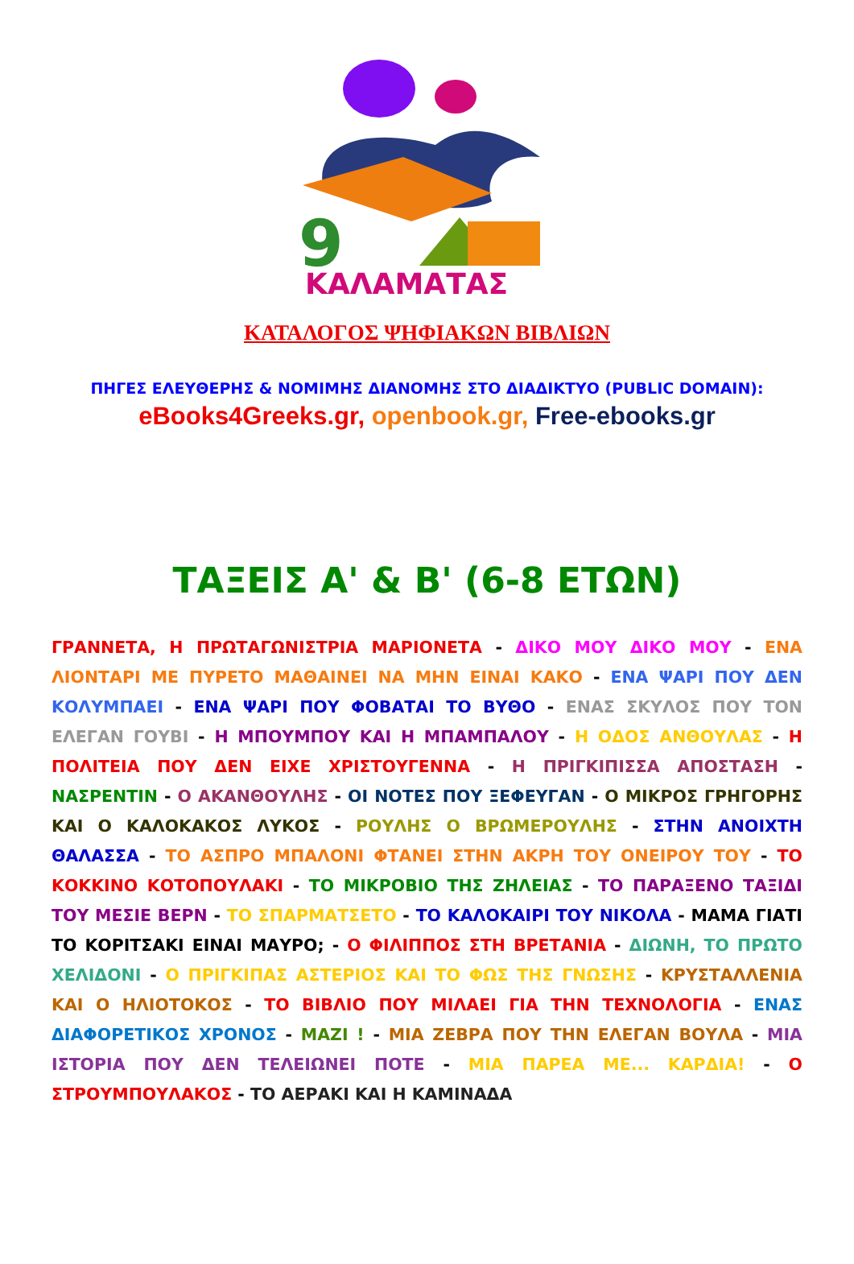9
ΚΑΛΑΜΑΤΑΣ
ΚΑΤΑΛΟΓΟΣ ΨΗΦΙΑΚΩΝ ΒΙΒΛΙΩΝ
ΠΗΓΕΣ ΕΛΕΥΘΕΡΗΣ & ΝΟΜΙΜΗΣ ΔΙΑΝΟΜΗΣ ΣΤΟ ΔΙΑΔΙΚΤΥΟ (PUBLIC DOMAIN):
eBooks4Greeks.gr, openbook.gr, Free-ebooks.gr
ΤΑΞΕΙΣ Α' & Β' (6-8 ΕΤΩΝ)
ΓΡΑΝΝΕΤΑ, Η ΠΡΩΤΑΓΩΝΙΣΤΡΙΑ ΜΑΡΙΟΝΕΤΑ - ΔΙΚΟ ΜΟΥ ΔΙΚΟ ΜΟΥ - ΕΝΑ ΛΙΟΝΤΑΡΙ ΜΕ ΠΥΡΕΤΟ ΜΑΘΑΙΝΕΙ ΝΑ ΜΗΝ ΕΙΝΑΙ ΚΑΚΟ - ΕΝΑ ΨΑΡΙ ΠΟΥ ΔΕΝ ΚΟΛΥΜΠΑΕΙ - ΕΝΑ ΨΑΡΙ ΠΟΥ ΦΟΒΑΤΑΙ ΤΟ ΒΥΘΟ - ΕΝΑΣ ΣΚΥΛΟΣ ΠΟΥ ΤΟΝ ΕΛΕΓΑΝ ΓΟΥΒΙ - Η ΜΠΟΥΜΠΟΥ ΚΑΙ Η ΜΠΑΜΠΑΛΟΥ - Η ΟΔΟΣ ΑΝΘΟΥΛΑΣ - Η ΠΟΛΙΤΕΙΑ ΠΟΥ ΔΕΝ ΕΙΧΕ ΧΡΙΣΤΟΥΓΕΝΝΑ - Η ΠΡΙΓΚΙΠΙΣΣΑ ΑΠΟΣΤΑΣΗ - ΝΑΣΡΕΝΤΙΝ - Ο ΑΚΑΝΘΟΥΛΗΣ - ΟΙ ΝΟΤΕΣ ΠΟΥ ΞΕΦΕΥΓΑΝ - Ο ΜΙΚΡΟΣ ΓΡΗΓΟΡΗΣ ΚΑΙ Ο ΚΑΛΟΚΑΚΟΣ ΛΥΚΟΣ - ΡΟΥΛΗΣ Ο ΒΡΩΜΕΡΟΥΛΗΣ - ΣΤΗΝ ΑΝΟΙΧΤΗ ΘΑΛΑΣΣΑ - ΤΟ ΑΣΠΡΟ ΜΠΑΛΟΝΙ ΦΤΑΝΕΙ ΣΤΗΝ ΑΚΡΗ ΤΟΥ ΟΝΕΙΡΟΥ ΤΟΥ - ΤΟ ΚΟΚΚΙΝΟ ΚΟΤΟΠΟΥΛΑΚΙ - ΤΟ ΜΙΚΡΟΒΙΟ ΤΗΣ ΖΗΛΕΙΑΣ - ΤΟ ΠΑΡΑΞΕΝΟ ΤΑΞΙΔΙ ΤΟΥ ΜΕΣΙΕ ΒΕΡΝ - ΤΟ ΣΠΑΡΜΑΤΣΕΤΟ - ΤΟ ΚΑΛΟΚΑΙΡΙ ΤΟΥ ΝΙΚΟΛΑ - ΜΑΜΑ ΓΙΑΤΙ ΤΟ ΚΟΡΙΤΣΑΚΙ ΕΙΝΑΙ ΜΑΥΡΟ; - Ο ΦΙΛΙΠΠΟΣ ΣΤΗ ΒΡΕΤΑΝΙΑ - ΔΙΩΝΗ, ΤΟ ΠΡΩΤΟ ΧΕΛΙΔΟΝΙ - Ο ΠΡΙΓΚΙΠΑΣ ΑΣΤΕΡΙΟΣ ΚΑΙ ΤΟ ΦΩΣ ΤΗΣ ΓΝΩΣΗΣ - ΚΡΥΣΤΑΛΛΕΝΙΑ ΚΑΙ Ο ΗΛΙΟΤΟΚΟΣ - ΤΟ ΒΙΒΛΙΟ ΠΟΥ ΜΙΛΑΕΙ ΓΙΑ ΤΗΝ ΤΕΧΝΟΛΟΓΙΑ - ΕΝΑΣ ΔΙΑΦΟΡΕΤΙΚΟΣ ΧΡΟΝΟΣ - ΜΑΖΙ ! - ΜΙΑ ΖΕΒΡΑ ΠΟΥ ΤΗΝ ΕΛΕΓΑΝ ΒΟΥΛΑ - ΜΙΑ ΙΣΤΟΡΙΑ ΠΟΥ ΔΕΝ ΤΕΛΕΙΩΝΕΙ ΠΟΤΕ - ΜΙΑ ΠΑΡΕΑ ΜΕ... ΚΑΡΔΙΑ! - Ο ΣΤΡΟΥΜΠΟΥΛΑΚΟΣ - ΤΟ ΑΕΡΑΚΙ ΚΑΙ Η ΚΑΜΙΝΑΔΑ